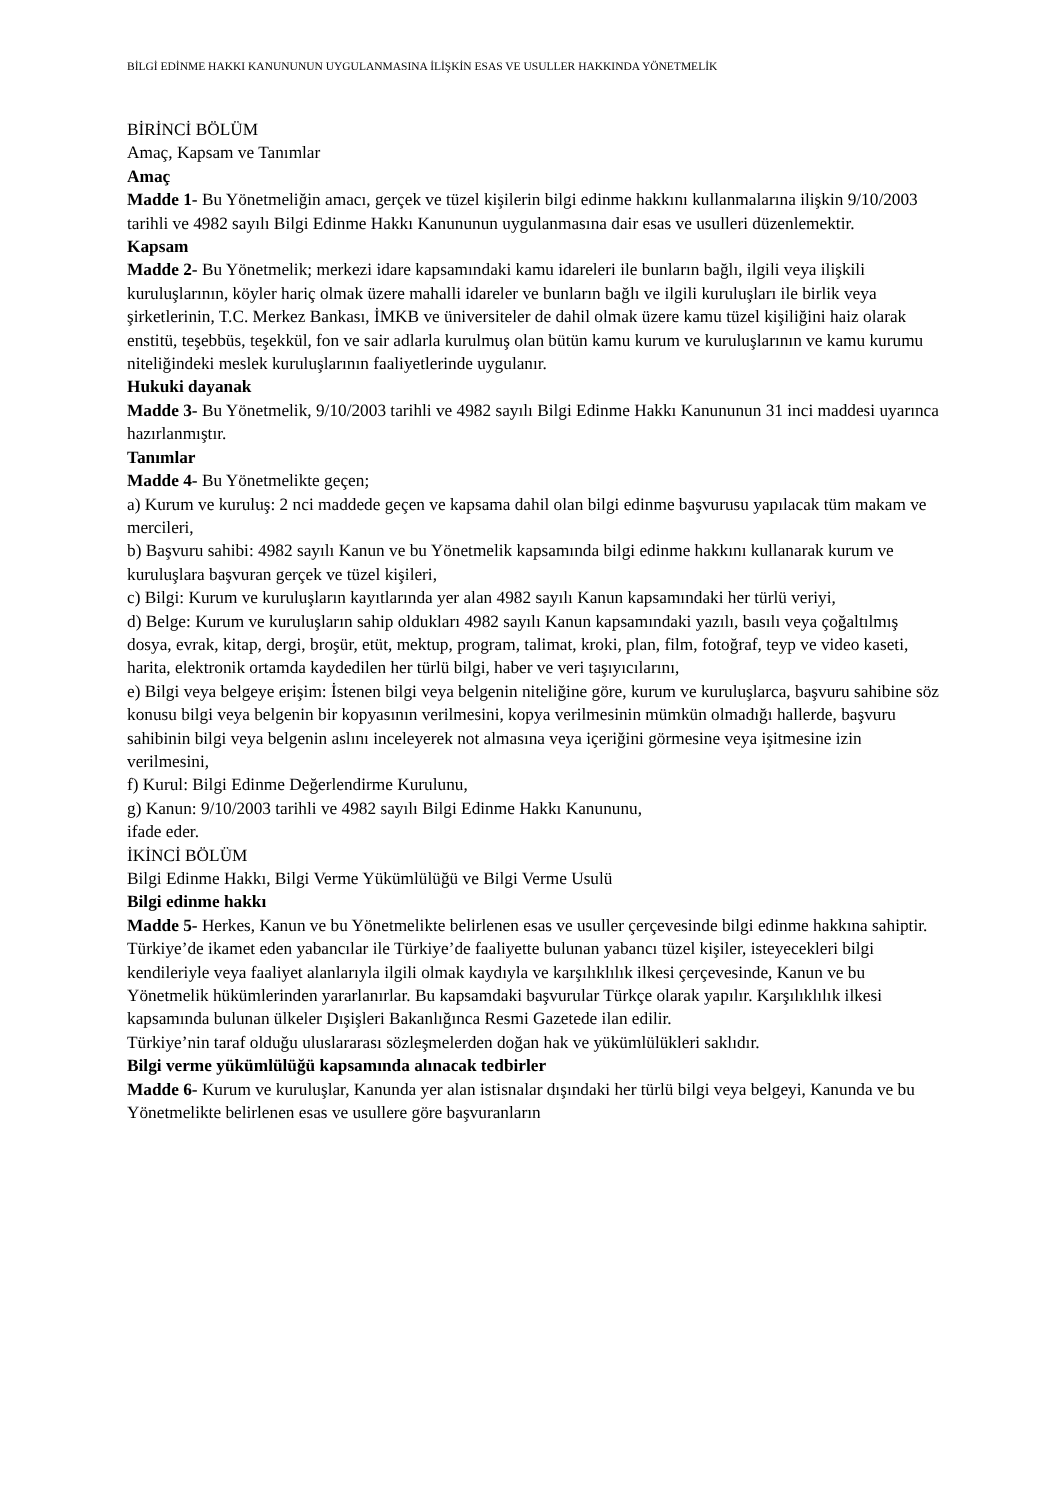BİLGİ EDİNME HAKKI KANUNUNUN UYGULANMASINA İLİŞKİN ESAS VE USULLER HAKKINDA YÖNETMELİK
BİRİNCİ BÖLÜM
Amaç, Kapsam ve Tanımlar
Amaç
Madde 1- Bu Yönetmeliğin amacı, gerçek ve tüzel kişilerin bilgi edinme hakkını kullanmalarına ilişkin 9/10/2003 tarihli ve 4982 sayılı Bilgi Edinme Hakkı Kanununun uygulanmasına dair esas ve usulleri düzenlemektir.
Kapsam
Madde 2- Bu Yönetmelik; merkezi idare kapsamındaki kamu idareleri ile bunların bağlı, ilgili veya ilişkili kuruluşlarının, köyler hariç olmak üzere mahalli idareler ve bunların bağlı ve ilgili kuruluşları ile birlik veya şirketlerinin, T.C. Merkez Bankası, İMKB ve üniversiteler de dahil olmak üzere kamu tüzel kişiliğini haiz olarak enstitü, teşebbüs, teşekkül, fon ve sair adlarla kurulmuş olan bütün kamu kurum ve kuruluşlarının ve kamu kurumu niteliğindeki meslek kuruluşlarının faaliyetlerinde uygulanır.
Hukuki dayanak
Madde 3- Bu Yönetmelik, 9/10/2003 tarihli ve 4982 sayılı Bilgi Edinme Hakkı Kanununun 31 inci maddesi uyarınca hazırlanmıştır.
Tanımlar
Madde 4- Bu Yönetmelikte geçen;
a) Kurum ve kuruluş: 2 nci maddede geçen ve kapsama dahil olan bilgi edinme başvurusu yapılacak tüm makam ve mercileri,
b) Başvuru sahibi: 4982 sayılı Kanun ve bu Yönetmelik kapsamında bilgi edinme hakkını kullanarak kurum ve kuruluşlara başvuran gerçek ve tüzel kişileri,
c) Bilgi: Kurum ve kuruluşların kayıtlarında yer alan 4982 sayılı Kanun kapsamındaki her türlü veriyi,
d) Belge: Kurum ve kuruluşların sahip oldukları 4982 sayılı Kanun kapsamındaki yazılı, basılı veya çoğaltılmış dosya, evrak, kitap, dergi, broşür, etüt, mektup, program, talimat, kroki, plan, film, fotoğraf, teyp ve video kaseti, harita, elektronik ortamda kaydedilen her türlü bilgi, haber ve veri taşıyıcılarını,
e) Bilgi veya belgeye erişim: İstenen bilgi veya belgenin niteliğine göre, kurum ve kuruluşlarca, başvuru sahibine söz konusu bilgi veya belgenin bir kopyasının verilmesini, kopya verilmesinin mümkün olmadığı hallerde, başvuru sahibinin bilgi veya belgenin aslını inceleyerek not almasına veya içeriğini görmesine veya işitmesine izin verilmesini,
f) Kurul: Bilgi Edinme Değerlendirme Kurulunu,
g) Kanun: 9/10/2003 tarihli ve 4982 sayılı Bilgi Edinme Hakkı Kanununu,
ifade eder.
İKİNCİ BÖLÜM
Bilgi Edinme Hakkı, Bilgi Verme Yükümlülüğü ve Bilgi Verme Usulü
Bilgi edinme hakkı
Madde 5- Herkes, Kanun ve bu Yönetmelikte belirlenen esas ve usuller çerçevesinde bilgi edinme hakkına sahiptir.
Türkiye’de ikamet eden yabancılar ile Türkiye’de faaliyette bulunan yabancı tüzel kişiler, isteyecekleri bilgi kendileriyle veya faaliyet alanlarıyla ilgili olmak kaydıyla ve karşılıklılık ilkesi çerçevesinde, Kanun ve bu Yönetmelik hükümlerinden yararlanırlar. Bu kapsamdaki başvurular Türkçe olarak yapılır. Karşılıklılık ilkesi kapsamında bulunan ülkeler Dışişleri Bakanlığınca Resmi Gazetede ilan edilir.
Türkiye’nin taraf olduğu uluslararası sözleşmelerden doğan hak ve yükümlülükleri saklıdır.
Bilgi verme yükümlülüğü kapsamında alınacak tedbirler
Madde 6- Kurum ve kuruluşlar, Kanunda yer alan istisnalar dışındaki her türlü bilgi veya belgeyi, Kanunda ve bu Yönetmelikte belirlenen esas ve usullere göre başvuranların